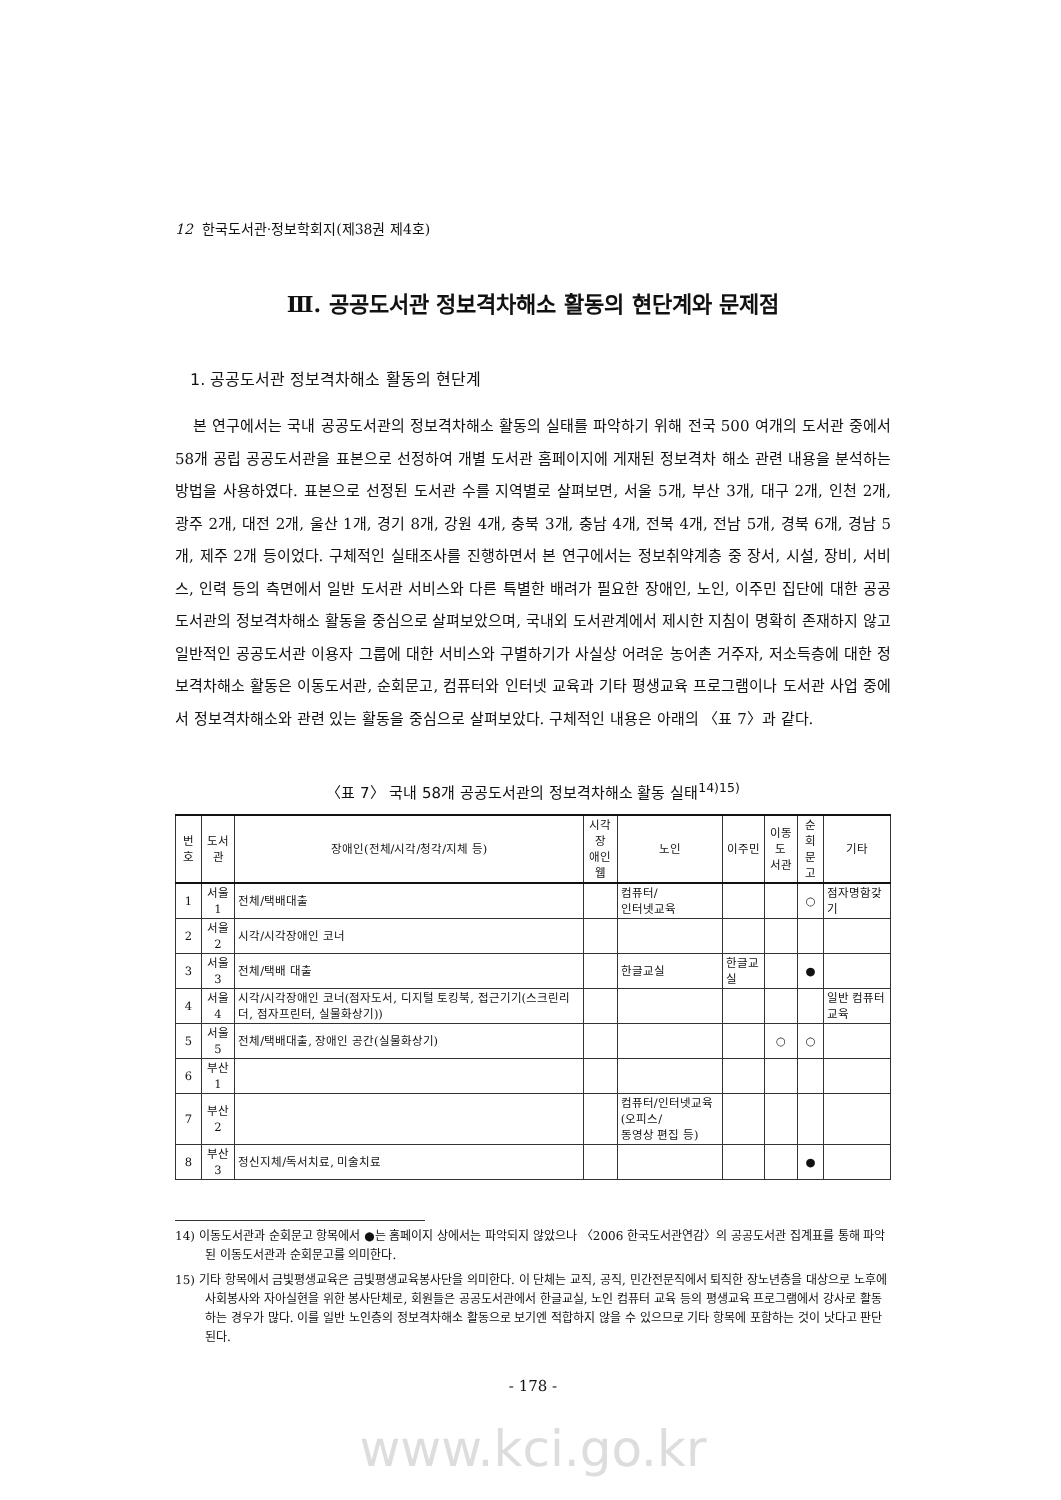12 한국도서관·정보학회지(제38권 제4호)
Ⅲ. 공공도서관 정보격차해소 활동의 현단계와 문제점
1. 공공도서관 정보격차해소 활동의 현단계
본 연구에서는 국내 공공도서관의 정보격차해소 활동의 실태를 파악하기 위해 전국 500 여개의 도서관 중에서 58개 공립 공공도서관을 표본으로 선정하여 개별 도서관 홈페이지에 게재된 정보격차 해소 관련 내용을 분석하는 방법을 사용하였다. 표본으로 선정된 도서관 수를 지역별로 살펴보면, 서울 5개, 부산 3개, 대구 2개, 인천 2개, 광주 2개, 대전 2개, 울산 1개, 경기 8개, 강원 4개, 충북 3개, 충남 4개, 전북 4개, 전남 5개, 경북 6개, 경남 5개, 제주 2개 등이었다. 구체적인 실태조사를 진행하면서 본 연구에서는 정보취약계층 중 장서, 시설, 장비, 서비스, 인력 등의 측면에서 일반 도서관 서비스와 다른 특별한 배려가 필요한 장애인, 노인, 이주민 집단에 대한 공공도서관의 정보격차해소 활동을 중심으로 살펴보았으며, 국내외 도서관계에서 제시한 지침이 명확히 존재하지 않고 일반적인 공공도서관 이용자 그룹에 대한 서비스와 구별하기가 사실상 어려운 농어촌 거주자, 저소득층에 대한 정보격차해소 활동은 이동도서관, 순회문고, 컴퓨터와 인터넷 교육과 기타 평생교육 프로그램이나 도서관 사업 중에서 정보격차해소와 관련 있는 활동을 중심으로 살펴보았다. 구체적인 내용은 아래의 〈표 7〉과 같다.
〈표 7〉 국내 58개 공공도서관의 정보격차해소 활동 실태<sup>14)15)</sup>
| 번호 | 도서관 | 장애인(전체/시각/청각/지체 등) | 시각장 애인웹 | 노인 | 이주민 | 이동도 서관 | 순회 문고 | 기타 |
| --- | --- | --- | --- | --- | --- | --- | --- | --- |
| 1 | 서울1 | 전체/택배대출 | | 컴퓨터/ 인터넷교육 | | | ○ | 점자명함갖기 |
| 2 | 서울2 | 시각/시각장애인 코너 | | | | | | |
| 3 | 서울3 | 전체/택배 대출 | | 한글교실 | 한글교실 | | ● | |
| 4 | 서울4 | 시각/시각장애인 코너(점자도서, 디지털 토킹북, 접근기기(스크린리더, 점자프린터, 실물화상기)) | | | | | | 일반 컴퓨터교육 |
| 5 | 서울5 | 전체/택배대출, 장애인 공간(실물화상기) | | | | ○ | ○ | |
| 6 | 부산1 | | | | | | | |
| 7 | 부산2 | | | 컴퓨터/인터넷교육(오피스/ 동영상 편집 등) | | | | |
| 8 | 부산3 | 정신지체/독서치료, 미술치료 | | | | | ● | |
14) 이동도서관과 순회문고 항목에서 ●는 홈페이지 상에서는 파악되지 않았으나 〈2006 한국도서관연감〉의 공공도서관 집계표를 통해 파악된 이동도서관과 순회문고를 의미한다.
15) 기타 항목에서 금빛평생교육은 금빛평생교육봉사단을 의미한다. 이 단체는 교직, 공직, 민간전문직에서 퇴직한 장노년층을 대상으로 노후에 사회봉사와 자아실현을 위한 봉사단체로, 회원들은 공공도서관에서 한글교실, 노인 컴퓨터 교육 등의 평생교육 프로그램에서 강사로 활동하는 경우가 많다. 이를 일반 노인층의 정보격차해소 활동으로 보기엔 적합하지 않을 수 있으므로 기타 항목에 포함하는 것이 낫다고 판단된다.
- 178 -
www.kci.go.kr